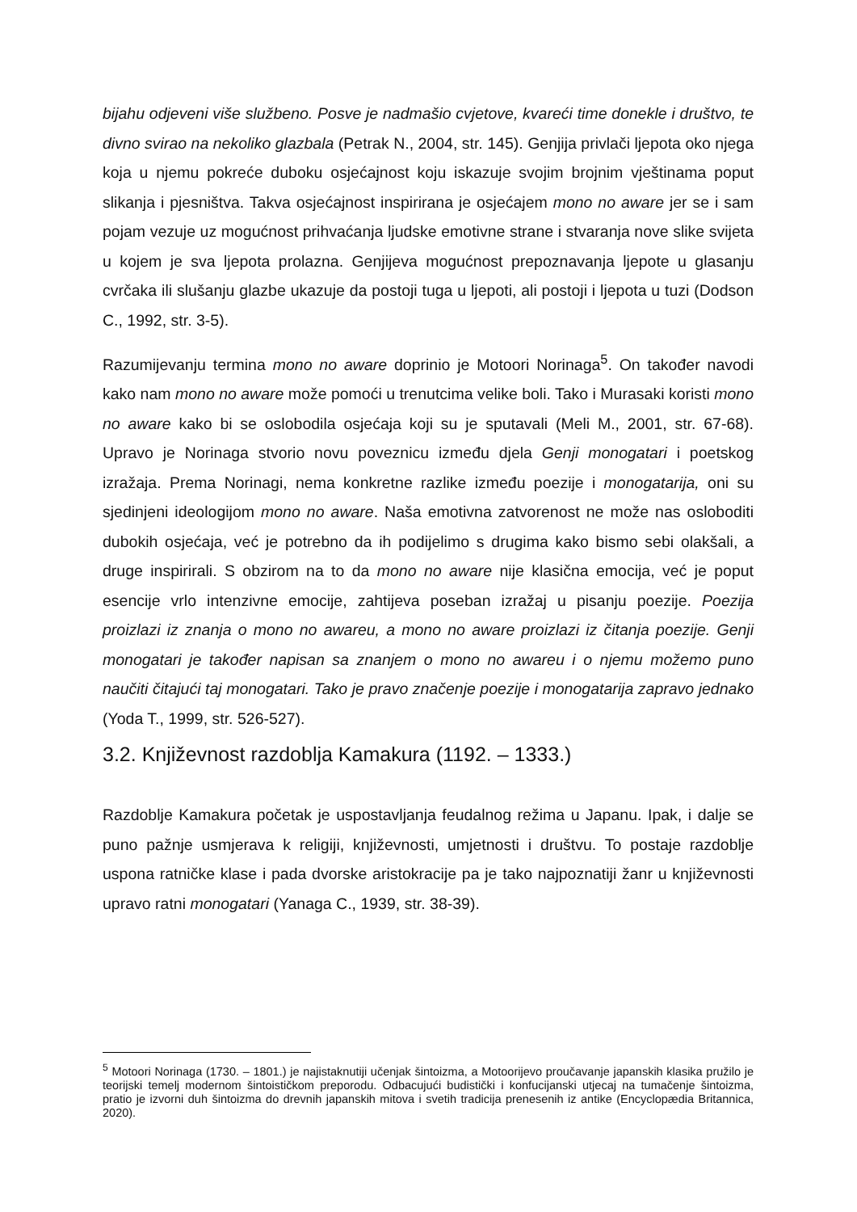bijahu odjeveni više službeno. Posve je nadmašio cvjetove, kvareći time donekle i društvo, te divno svirao na nekoliko glazbala (Petrak N., 2004, str. 145). Genjija privlači ljepota oko njega koja u njemu pokreće duboku osjećajnost koju iskazuje svojim brojnim vještinama poput slikanja i pjesništva. Takva osjećajnost inspirirana je osjećajem mono no aware jer se i sam pojam vezuje uz mogućnost prihvaćanja ljudske emotivne strane i stvaranja nove slike svijeta u kojem je sva ljepota prolazna. Genjijeva mogućnost prepoznavanja ljepote u glasanju cvrčaka ili slušanju glazbe ukazuje da postoji tuga u ljepoti, ali postoji i ljepota u tuzi (Dodson C., 1992, str. 3-5).
Razumijevanju termina mono no aware doprinio je Motoori Norinaga<sup>5</sup>. On također navodi kako nam mono no aware može pomoći u trenutcima velike boli. Tako i Murasaki koristi mono no aware kako bi se oslobodila osjećaja koji su je sputavali (Meli M., 2001, str. 67-68). Upravo je Norinaga stvorio novu poveznicu između djela Genji monogatari i poetskog izražaja. Prema Norinagi, nema konkretne razlike između poezije i monogatarija, oni su sjedinjeni ideologijom mono no aware. Naša emotivna zatvorenost ne može nas osloboditi dubokih osjećaja, već je potrebno da ih podijelimo s drugima kako bismo sebi olakšali, a druge inspirirali. S obzirom na to da mono no aware nije klasična emocija, već je poput esencije vrlo intenzivne emocije, zahtijeva poseban izražaj u pisanju poezije. Poezija proizlazi iz znanja o mono no awareu, a mono no aware proizlazi iz čitanja poezije. Genji monogatari je također napisan sa znanjem o mono no awareu i o njemu možemo puno naučiti čitajući taj monogatari. Tako je pravo značenje poezije i monogatarija zapravo jednako (Yoda T., 1999, str. 526-527).
3.2. Književnost razdoblja Kamakura (1192. – 1333.)
Razdoblje Kamakura početak je uspostavljanja feudalnog režima u Japanu. Ipak, i dalje se puno pažnje usmjerava k religiji, književnosti, umjetnosti i društvu. To postaje razdoblje uspona ratničke klase i pada dvorske aristokracije pa je tako najpoznatiji žanr u književnosti upravo ratni monogatari (Yanaga C., 1939, str. 38-39).
<sup>5</sup> Motoori Norinaga (1730. – 1801.) je najistaknutiji učenjak šintoizma, a Motoorijevo proučavanje japanskih klasika pružilo je teorijski temelj modernom šintoističkom preporodu. Odbacujući budistički i konfucijanski utjecaj na tumačenje šintoizma, pratio je izvorni duh šintoizma do drevnih japanskih mitova i svetih tradicija prenesenih iz antike (Encyclopædia Britannica, 2020).